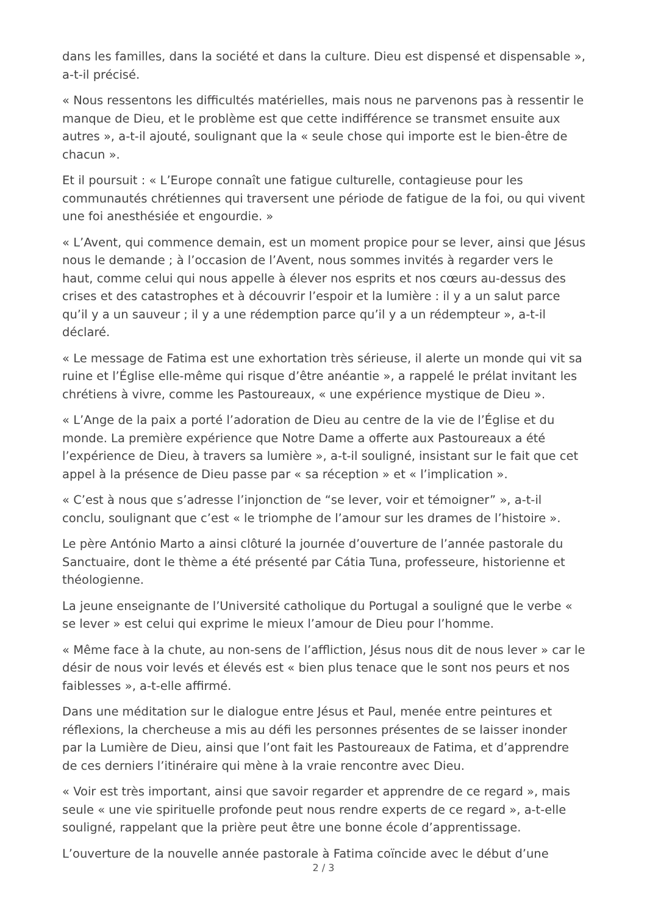dans les familles, dans la société et dans la culture. Dieu est dispensé et dispensable », a-t-il précisé.
« Nous ressentons les difficultés matérielles, mais nous ne parvenons pas à ressentir le manque de Dieu, et le problème est que cette indifférence se transmet ensuite aux autres », a-t-il ajouté, soulignant que la « seule chose qui importe est le bien-être de chacun ».
Et il poursuit : « L’Europe connaît une fatigue culturelle, contagieuse pour les communautés chrétiennes qui traversent une période de fatigue de la foi, ou qui vivent une foi anesthésiée et engourdie. »
« L’Avent, qui commence demain, est un moment propice pour se lever, ainsi que Jésus nous le demande ; à l’occasion de l’Avent, nous sommes invités à regarder vers le haut, comme celui qui nous appelle à élever nos esprits et nos cœurs au-dessus des crises et des catastrophes et à découvrir l’espoir et la lumière : il y a un salut parce qu’il y a un sauveur ; il y a une rédemption parce qu’il y a un rédempteur », a-t-il déclaré.
« Le message de Fatima est une exhortation très sérieuse, il alerte un monde qui vit sa ruine et l’Église elle-même qui risque d’être anéantie », a rappelé le prélat invitant les chrétiens à vivre, comme les Pastoureaux, « une expérience mystique de Dieu ».
« L’Ange de la paix a porté l’adoration de Dieu au centre de la vie de l’Église et du monde. La première expérience que Notre Dame a offerte aux Pastoureaux a été l’expérience de Dieu, à travers sa lumière », a-t-il souligné, insistant sur le fait que cet appel à la présence de Dieu passe par « sa réception » et « l’implication ».
« C’est à nous que s’adresse l’injonction de “se lever, voir et témoigner” », a-t-il conclu, soulignant que c’est « le triomphe de l’amour sur les drames de l’histoire ».
Le père António Marto a ainsi clôturé la journée d’ouverture de l’année pastorale du Sanctuaire, dont le thème a été présenté par Cátia Tuna, professeure, historienne et théologienne.
La jeune enseignante de l’Université catholique du Portugal a souligné que le verbe « se lever » est celui qui exprime le mieux l’amour de Dieu pour l’homme.
« Même face à la chute, au non-sens de l’affliction, Jésus nous dit de nous lever » car le désir de nous voir levés et élevés est « bien plus tenace que le sont nos peurs et nos faiblesses », a-t-elle affirmé.
Dans une méditation sur le dialogue entre Jésus et Paul, menée entre peintures et réflexions, la chercheuse a mis au défi les personnes présentes de se laisser inonder par la Lumière de Dieu, ainsi que l’ont fait les Pastoureaux de Fatima, et d’apprendre de ces derniers l’itinéraire qui mène à la vraie rencontre avec Dieu.
« Voir est très important, ainsi que savoir regarder et apprendre de ce regard », mais seule « une vie spirituelle profonde peut nous rendre experts de ce regard », a-t-elle souligné, rappelant que la prière peut être une bonne école d’apprentissage.
L’ouverture de la nouvelle année pastorale à Fatima coïncide avec le début d’une
2 / 3